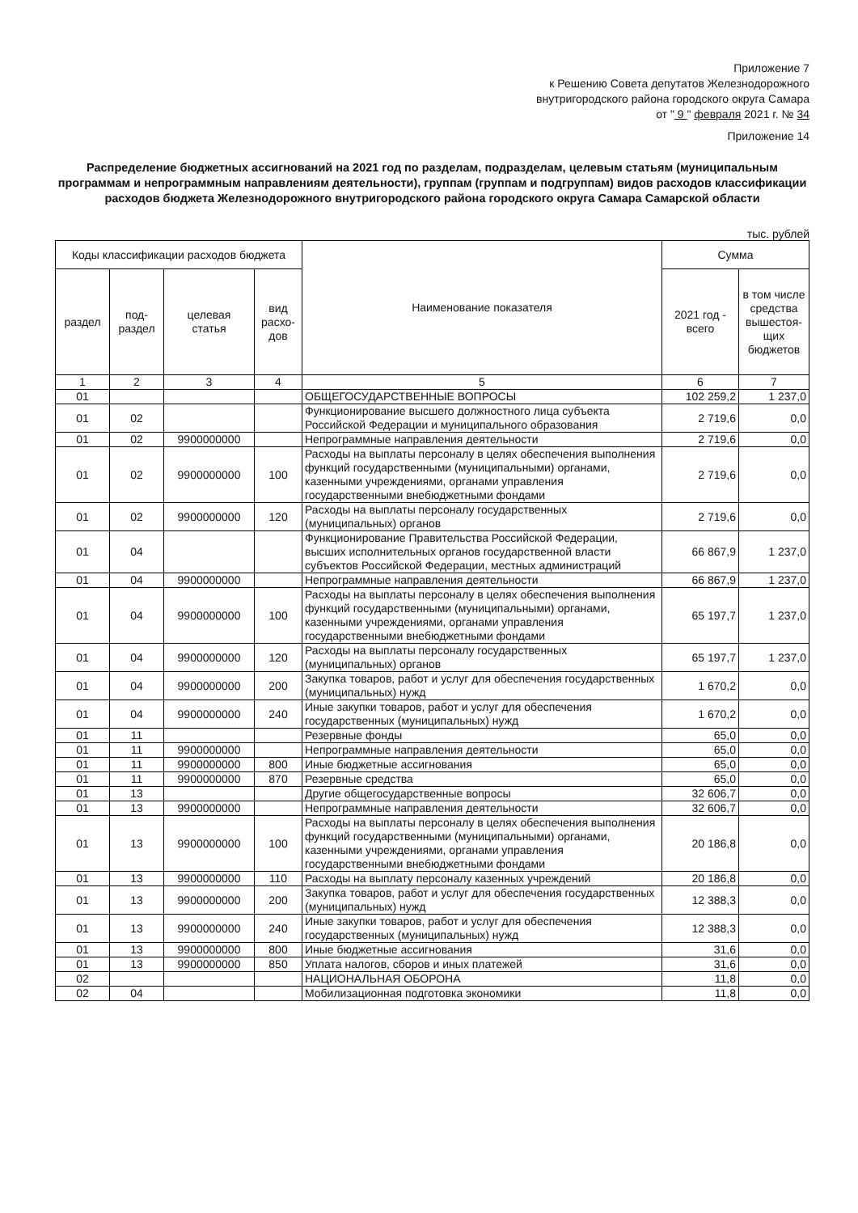Приложение 7
к Решению Совета депутатов Железнодорожного
внутригородского района городского округа Самара
от " 9 " февраля 2021 г. № 34
Приложение 14
Распределение бюджетных ассигнований на 2021 год по разделам, подразделам, целевым статьям (муниципальным программам и непрограммным направлениям деятельности), группам (группам и подгруппам) видов расходов классификации расходов бюджета Железнодорожного внутригородского района городского округа Самара Самарской области
тыс. рублей
| Коды классификации расходов бюджета | | | | Наименование показателя | Сумма | |
| --- | --- | --- | --- | --- | --- | --- |
| раздел | под- раздел | целевая статья | вид расхо- дов | | 2021 год - всего | в том числе средства вышестоя-щих бюджетов |
| 1 | 2 | 3 | 4 | 5 | 6 | 7 |
| 01 | | | | ОБЩЕГОСУДАРСТВЕННЫЕ ВОПРОСЫ | 102 259,2 | 1 237,0 |
| 01 | 02 | | | Функционирование высшего должностного лица субъекта Российской Федерации и муниципального образования | 2 719,6 | 0,0 |
| 01 | 02 | 9900000000 | | Непрограммные направления деятельности | 2 719,6 | 0,0 |
| 01 | 02 | 9900000000 | 100 | Расходы на выплаты персоналу в целях обеспечения выполнения функций государственными (муниципальными) органами, казенными учреждениями, органами управления государственными внебюджетными фондами | 2 719,6 | 0,0 |
| 01 | 02 | 9900000000 | 120 | Расходы на выплаты персоналу государственных (муниципальных) органов | 2 719,6 | 0,0 |
| 01 | 04 | | | Функционирование Правительства Российской Федерации, высших исполнительных органов государственной власти субъектов Российской Федерации, местных администраций | 66 867,9 | 1 237,0 |
| 01 | 04 | 9900000000 | | Непрограммные направления деятельности | 66 867,9 | 1 237,0 |
| 01 | 04 | 9900000000 | 100 | Расходы на выплаты персоналу в целях обеспечения выполнения функций государственными (муниципальными) органами, казенными учреждениями, органами управления государственными внебюджетными фондами | 65 197,7 | 1 237,0 |
| 01 | 04 | 9900000000 | 120 | Расходы на выплаты персоналу государственных (муниципальных) органов | 65 197,7 | 1 237,0 |
| 01 | 04 | 9900000000 | 200 | Закупка товаров, работ и услуг для обеспечения государственных (муниципальных) нужд | 1 670,2 | 0,0 |
| 01 | 04 | 9900000000 | 240 | Иные закупки товаров, работ и услуг для обеспечения государственных (муниципальных) нужд | 1 670,2 | 0,0 |
| 01 | 11 | | | Резервные фонды | 65,0 | 0,0 |
| 01 | 11 | 9900000000 | | Непрограммные направления деятельности | 65,0 | 0,0 |
| 01 | 11 | 9900000000 | 800 | Иные бюджетные ассигнования | 65,0 | 0,0 |
| 01 | 11 | 9900000000 | 870 | Резервные средства | 65,0 | 0,0 |
| 01 | 13 | | | Другие общегосударственные вопросы | 32 606,7 | 0,0 |
| 01 | 13 | 9900000000 | | Непрограммные направления деятельности | 32 606,7 | 0,0 |
| 01 | 13 | 9900000000 | 100 | Расходы на выплаты персоналу в целях обеспечения выполнения функций государственными (муниципальными) органами, казенными учреждениями, органами управления государственными внебюджетными фондами | 20 186,8 | 0,0 |
| 01 | 13 | 9900000000 | 110 | Расходы на выплату персоналу казенных учреждений | 20 186,8 | 0,0 |
| 01 | 13 | 9900000000 | 200 | Закупка товаров, работ и услуг для обеспечения государственных (муниципальных) нужд | 12 388,3 | 0,0 |
| 01 | 13 | 9900000000 | 240 | Иные закупки товаров, работ и услуг для обеспечения государственных (муниципальных) нужд | 12 388,3 | 0,0 |
| 01 | 13 | 9900000000 | 800 | Иные бюджетные ассигнования | 31,6 | 0,0 |
| 01 | 13 | 9900000000 | 850 | Уплата налогов, сборов и иных платежей | 31,6 | 0,0 |
| 02 | | | | НАЦИОНАЛЬНАЯ ОБОРОНА | 11,8 | 0,0 |
| 02 | 04 | | | Мобилизационная подготовка экономики | 11,8 | 0,0 |